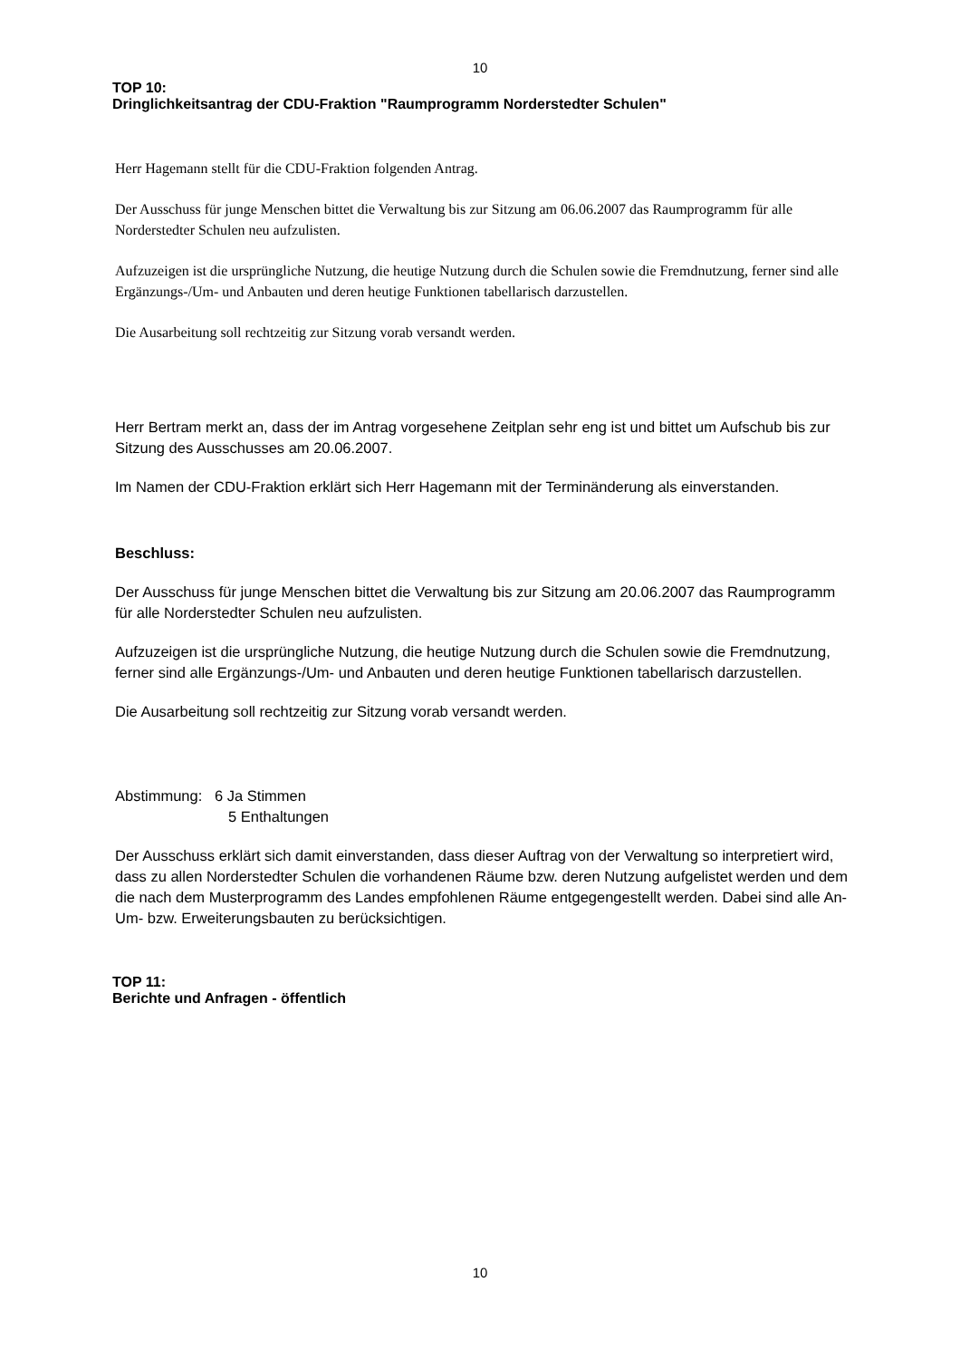10
TOP 10:
Dringlichkeitsantrag der CDU-Fraktion "Raumprogramm Norderstedter Schulen"
Herr Hagemann stellt für die CDU-Fraktion folgenden Antrag.
Der Ausschuss für junge Menschen bittet die Verwaltung bis zur Sitzung am 06.06.2007 das Raumprogramm für alle Norderstedter Schulen neu aufzulisten.
Aufzuzeigen ist die ursprüngliche Nutzung, die heutige Nutzung durch die Schulen sowie die Fremdnutzung, ferner sind alle Ergänzungs-/Um- und Anbauten und deren heutige Funktionen tabellarisch darzustellen.
Die Ausarbeitung soll rechtzeitig zur Sitzung vorab versandt werden.
Herr Bertram merkt an, dass der im Antrag vorgesehene Zeitplan sehr eng ist und bittet um Aufschub bis zur Sitzung des Ausschusses am 20.06.2007.
Im Namen der CDU-Fraktion erklärt sich Herr Hagemann mit der Terminänderung als einverstanden.
Beschluss:
Der Ausschuss für junge Menschen bittet die Verwaltung bis zur Sitzung am 20.06.2007 das Raumprogramm für alle Norderstedter Schulen neu aufzulisten.
Aufzuzeigen ist die ursprüngliche Nutzung, die heutige Nutzung durch die Schulen sowie die Fremdnutzung, ferner sind alle Ergänzungs-/Um- und Anbauten und deren heutige Funktionen tabellarisch darzustellen.
Die Ausarbeitung soll rechtzeitig zur Sitzung vorab versandt werden.
Abstimmung: 6 Ja Stimmen
5 Enthaltungen
Der Ausschuss erklärt sich damit einverstanden, dass dieser Auftrag von der Verwaltung so interpretiert wird, dass zu allen Norderstedter Schulen die vorhandenen Räume bzw. deren Nutzung aufgelistet werden und dem die nach dem Musterprogramm des Landes empfohlenen Räume entgegengestellt werden. Dabei sind alle An- Um- bzw. Erweiterungsbauten zu berücksichtigen.
TOP 11:
Berichte und Anfragen - öffentlich
10